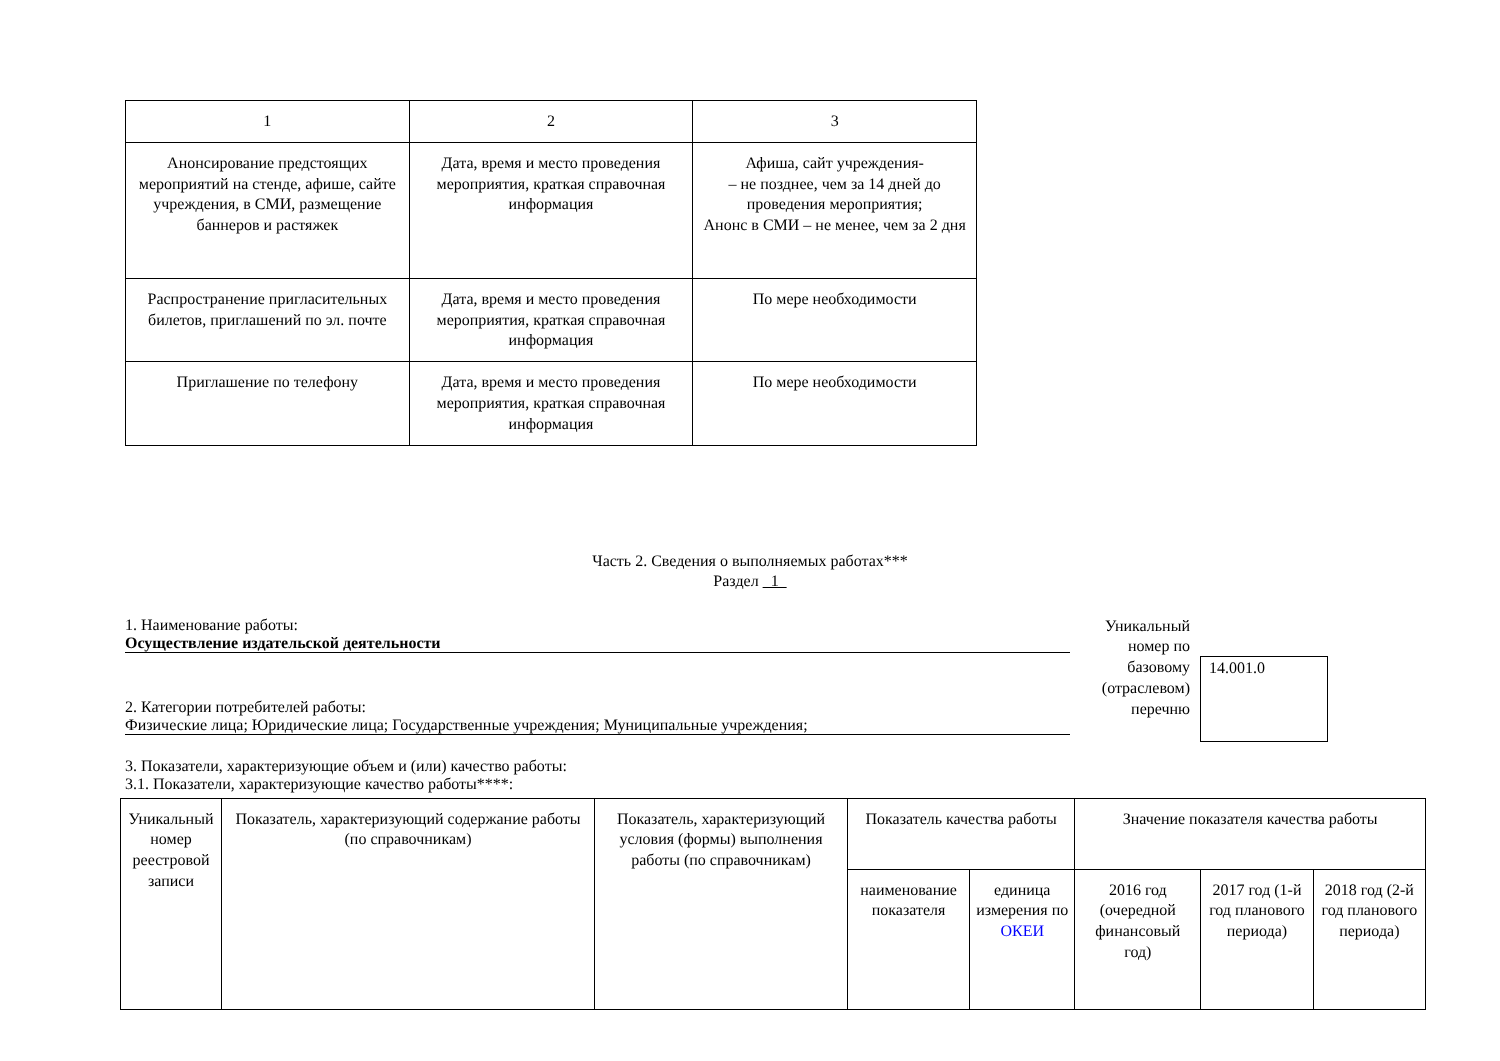| 1 | 2 | 3 |
| Анонсирование предстоящих мероприятий на стенде, афише, сайте учреждения, в СМИ, размещение баннеров и растяжек | Дата, время и место проведения мероприятия, краткая справочная информация | Афиша, сайт учреждения- – не позднее, чем за 14 дней до проведения мероприятия; Анонс в СМИ – не менее, чем за 2 дня |
| Распространение пригласительных билетов, приглашений по эл. почте | Дата, время и место проведения мероприятия, краткая справочная информация | По мере необходимости |
| Приглашение по телефону | Дата, время и место проведения мероприятия, краткая справочная информация | По мере необходимости |
Часть 2. Сведения о выполняемых работах***
Раздел 1
1. Наименование работы:
Осуществление издательской деятельности
2. Категории потребителей работы:
Физические лица; Юридические лица; Государственные учреждения; Муниципальные учреждения;
3. Показатели, характеризующие объем и (или) качество работы:
3.1. Показатели, характеризующие качество работы****:
Уникальный номер по базовому (отраслевом) перечню
14.001.0
| Уникальный номер реестровой записи | Показатель, характеризующий содержание работы (по справочникам) | Показатель, характеризующий условия (формы) выполнения работы (по справочникам) | Показатель качества работы | | Значение показателя качества работы | | |
| --- | --- | --- | --- | --- | --- | --- | --- |
| | | | наименование показателя | единица измерения по ОКЕИ | 2016 год (очередной финансовый год) | 2017 год (1-й год планового периода) | 2018 год (2-й год планового периода) |